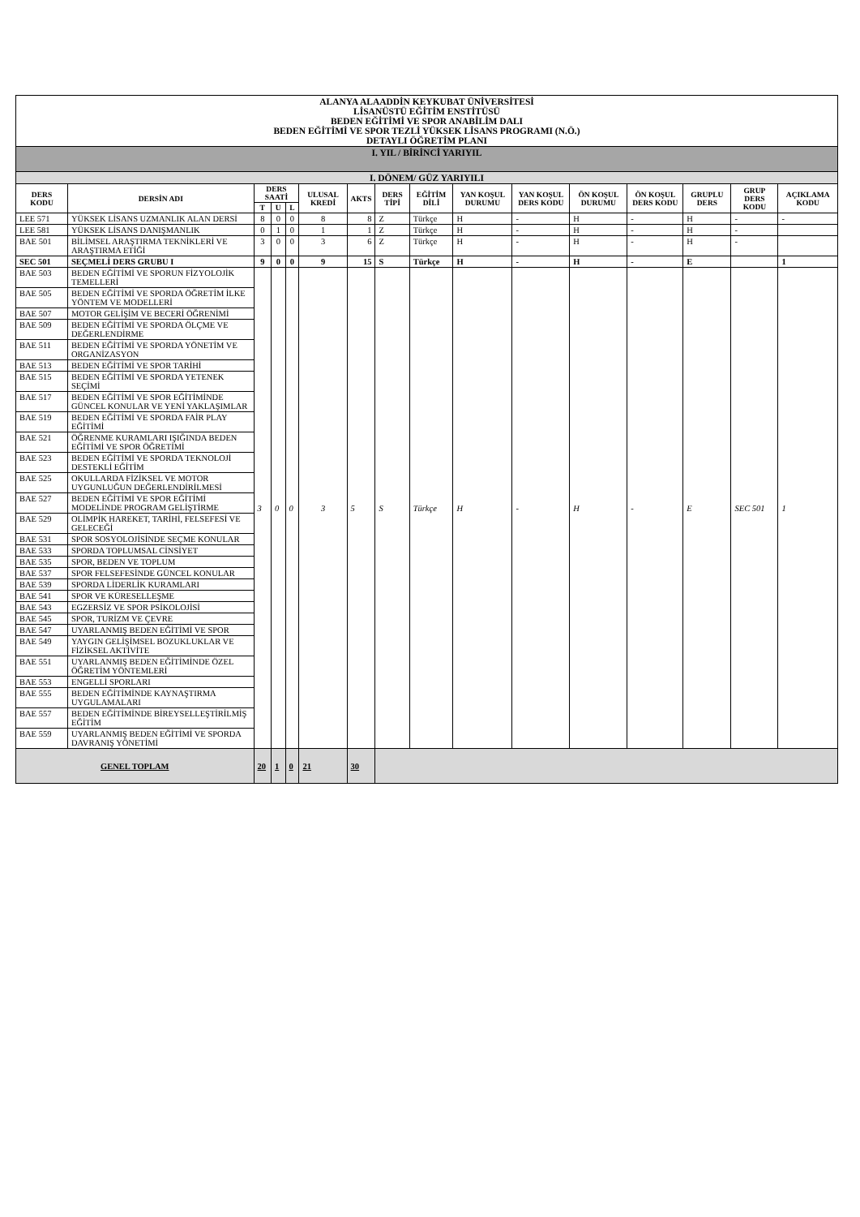| ALANYA ALAADDİN KEYKUBAT ÜNİVERSİTESİ LİSANÜSTÜ EĞİTİM ENSTİTÜSÜ BEDEN EĞİTİMİ VE SPOR ANABİLİM DALI BEDEN EĞİTİMİ VE SPOR TEZLİ YÜKSEK LİSANS PROGRAMI (N.Ö.) DETAYLI ÖĞRETİM PLANI | | | | | | | | | | | | | | | |
| I. YIL / BİRİNCİ YARIYIL | | | | | | | | | | | | | | | |
| I. DÖNEM/ GÜZ YARIYILI | | | | | | | | | | | | | | | |
| DERS KODU | DERSİN ADI | DERS SAATİ | | | ULUSAL KREDİ | AKTS | DERS TİPİ | EĞİTİM DİLİ | YAN KOŞUL DURUMU | YAN KOŞUL DERS KODU | ÖN KOŞUL DURUMU | ÖN KOŞUL DERS KODU | GRUPLU DERS | GRUP DERS KODU | AÇIKLAMA KODU |
| | | T | U | L | | | | | | | | | | | |
| LEE 571 | YÜKSEK LİSANS UZMANLIK ALAN DERSİ | 8 | 0 | 0 | 8 | 8 | Z | Türkçe | H | - | H | - | H | - | - |
| LEE 581 | YÜKSEK LİSANS DANIŞMANLIK | 0 | 1 | 0 | 1 | 1 | Z | Türkçe | H | - | H | - | H | - | |
| BAE 501 | BİLİMSEL ARAŞTIRMA TEKNİKLERİ VE ARAŞTIRMA ETİĞİ | 3 | 0 | 0 | 3 | 6 | Z | Türkçe | H | - | H | - | H | - | |
| SEC 501 | SEÇMELİ DERS GRUBU I | 9 | 0 | 0 | 9 | 15 | S | Türkçe | H | - | H | - | E | | 1 |
| BAE 503 | BEDEN EĞİTİMİ VE SPORUN FİZYOLOJİK TEMELLERİ | 3 | 0 | 0 | 3 | 5 | S | Türkçe | H | - | H | - | E | SEC 501 | 1 |
| BAE 505 | BEDEN EĞİTİMİ VE SPORDA ÖĞRETİM İLKE YÖNTEM VE MODELLERİ | | | | | | | | | | | | | | |
| BAE 507 | MOTOR GELİŞİM VE BECERİ ÖĞRENİMİ | | | | | | | | | | | | | | |
| BAE 509 | BEDEN EĞİTİMİ VE SPORDA ÖLÇME VE DEĞERLENDİRME | | | | | | | | | | | | | | |
| BAE 511 | BEDEN EĞİTİMİ VE SPORDA YÖNETİM VE ORGANİZASYON | | | | | | | | | | | | | | |
| BAE 513 | BEDEN EĞİTİMİ VE SPOR TARİHİ | | | | | | | | | | | | | | |
| BAE 515 | BEDEN EĞİTİMİ VE SPORDA YETENEK SEÇİMİ | | | | | | | | | | | | | | |
| BAE 517 | BEDEN EĞİTİMİ VE SPOR EĞİTİMİNDE GÜNCEL KONULAR VE YENİ YAKLAŞIMLAR | | | | | | | | | | | | | | |
| BAE 519 | BEDEN EĞİTİMİ VE SPORDA FAİR PLAY EĞİTİMİ | | | | | | | | | | | | | | |
| BAE 521 | ÖĞRENME KURAMLARI IŞIĞINDA BEDEN EĞİTİMİ VE SPOR ÖĞRETİMİ | | | | | | | | | | | | | | |
| BAE 523 | BEDEN EĞİTİMİ VE SPORDA TEKNOLOJİ DESTEKLİ EĞİTİM | | | | | | | | | | | | | | |
| BAE 525 | OKULLARDA FİZİKSEL VE MOTOR UYGUNLUĞUN DEĞERLENDİRİLMESİ | | | | | | | | | | | | | | |
| BAE 527 | BEDEN EĞİTİMİ VE SPOR EĞİTİMİ MODELİNDE PROGRAM GELİŞTİRME | | | | | | | | | | | | | | |
| BAE 529 | OLİMPİK HAREKET, TARİHİ, FELSEFESİ VE GELECEĞİ | | | | | | | | | | | | | | |
| BAE 531 | SPOR SOSYOLOJİSİNDE SEÇME KONULAR | | | | | | | | | | | | | | |
| BAE 533 | SPORDA TOPLUMSAL CİNSİYET | | | | | | | | | | | | | | |
| BAE 535 | SPOR, BEDEN VE TOPLUM | | | | | | | | | | | | | | |
| BAE 537 | SPOR FELSEFESİNDE GÜNCEL KONULAR | | | | | | | | | | | | | | |
| BAE 539 | SPORDA LİDERLİK KURAMLARI | | | | | | | | | | | | | | |
| BAE 541 | SPOR VE KÜRESELLEŞME | | | | | | | | | | | | | | |
| BAE 543 | EGZERSİZ VE SPOR PSİKOLOJİSİ | | | | | | | | | | | | | | |
| BAE 545 | SPOR, TURİZM VE ÇEVRE | | | | | | | | | | | | | | |
| BAE 547 | UYARLANMIŞ BEDEN EĞİTİMİ VE SPOR | | | | | | | | | | | | | | |
| BAE 549 | YAYGIN GELİŞİMSEL BOZUKLUKLAR VE FİZİKSEL AKTİVİTE | | | | | | | | | | | | | | |
| BAE 551 | UYARLANMIŞ BEDEN EĞİTİMİNDE ÖZEL ÖĞRETİM YÖNTEMLERİ | | | | | | | | | | | | | | |
| BAE 553 | ENGELLİ SPORLARI | | | | | | | | | | | | | | |
| BAE 555 | BEDEN EĞİTİMİNDE KAYNAŞTIRMA UYGULAMALARI | | | | | | | | | | | | | | |
| BAE 557 | BEDEN EĞİTİMİNDE BİREYSELLEŞTİRİLMİŞ EĞİTİM | | | | | | | | | | | | | | |
| BAE 559 | UYARLANMIŞ BEDEN EĞİTİMİ VE SPORDA DAVRANIŞ YÖNETİMİ | | | | | | | | | | | | | | |
| GENEL TOPLAM | | 20 | 1 | 0 | 21 | 30 | | | | | | | | | |